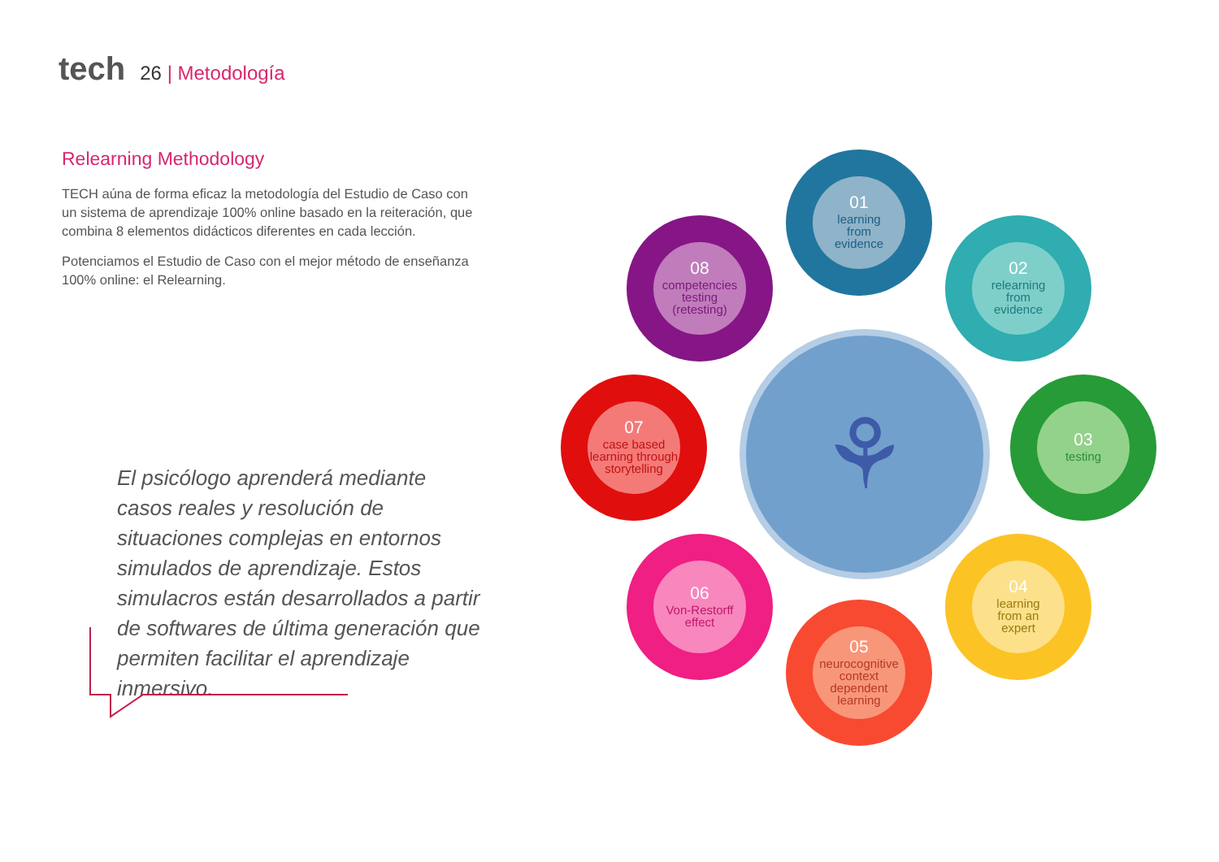tech 26 | Metodología
Relearning Methodology
TECH aúna de forma eficaz la metodología del Estudio de Caso con un sistema de aprendizaje 100% online basado en la reiteración, que combina 8 elementos didácticos diferentes en cada lección.
Potenciamos el Estudio de Caso con el mejor método de enseñanza 100% online: el Relearning.
El psicólogo aprenderá mediante casos reales y resolución de situaciones complejas en entornos simulados de aprendizaje. Estos simulacros están desarrollados a partir de softwares de última generación que permiten facilitar el aprendizaje inmersivo.
⚘
01
learning
from
evidence
02
relearning
from
evidence
03
testing
04
learning
from an
expert
05
neurocognitive
context
dependent
learning
06
Von-Restorff
effect
07
case based
learning through
storytelling
08
competencies
testing
(retesting)